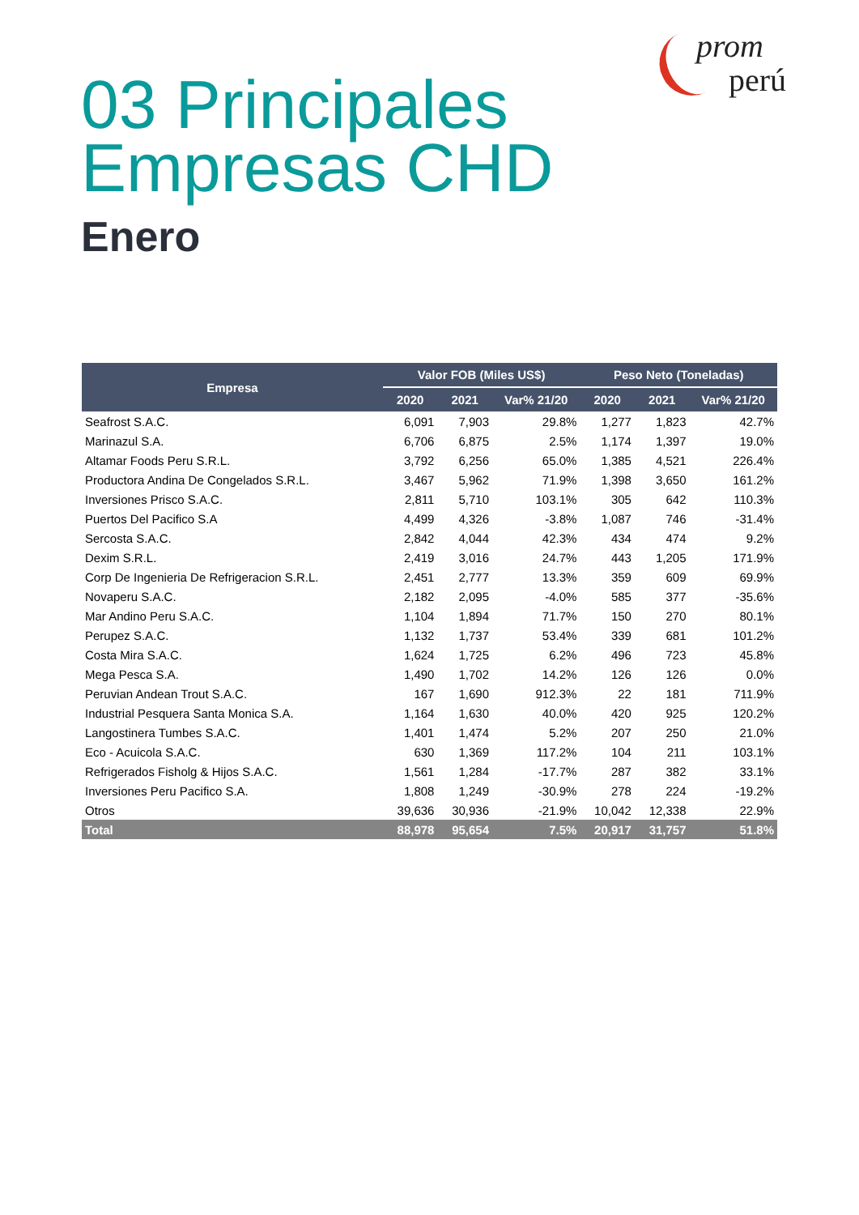prom
perú
03 Principales
Empresas CHD
Enero
| Empresa | Valor FOB (Miles US$) | | | Peso Neto (Toneladas) | | |
| --- | --- | --- | --- | --- | --- | --- |
| | 2020 | 2021 | Var% 21/20 | 2020 | 2021 | Var% 21/20 |
| Seafrost S.A.C. | 6,091 | 7,903 | 29.8% | 1,277 | 1,823 | 42.7% |
| Marinazul S.A. | 6,706 | 6,875 | 2.5% | 1,174 | 1,397 | 19.0% |
| Altamar Foods Peru S.R.L. | 3,792 | 6,256 | 65.0% | 1,385 | 4,521 | 226.4% |
| Productora Andina De Congelados S.R.L. | 3,467 | 5,962 | 71.9% | 1,398 | 3,650 | 161.2% |
| Inversiones Prisco S.A.C. | 2,811 | 5,710 | 103.1% | 305 | 642 | 110.3% |
| Puertos Del Pacifico S.A | 4,499 | 4,326 | -3.8% | 1,087 | 746 | -31.4% |
| Sercosta S.A.C. | 2,842 | 4,044 | 42.3% | 434 | 474 | 9.2% |
| Dexim S.R.L. | 2,419 | 3,016 | 24.7% | 443 | 1,205 | 171.9% |
| Corp De Ingenieria De Refrigeracion S.R.L. | 2,451 | 2,777 | 13.3% | 359 | 609 | 69.9% |
| Novaperu S.A.C. | 2,182 | 2,095 | -4.0% | 585 | 377 | -35.6% |
| Mar Andino Peru S.A.C. | 1,104 | 1,894 | 71.7% | 150 | 270 | 80.1% |
| Perupez S.A.C. | 1,132 | 1,737 | 53.4% | 339 | 681 | 101.2% |
| Costa Mira S.A.C. | 1,624 | 1,725 | 6.2% | 496 | 723 | 45.8% |
| Mega Pesca S.A. | 1,490 | 1,702 | 14.2% | 126 | 126 | 0.0% |
| Peruvian Andean Trout S.A.C. | 167 | 1,690 | 912.3% | 22 | 181 | 711.9% |
| Industrial Pesquera Santa Monica S.A. | 1,164 | 1,630 | 40.0% | 420 | 925 | 120.2% |
| Langostinera Tumbes S.A.C. | 1,401 | 1,474 | 5.2% | 207 | 250 | 21.0% |
| Eco - Acuicola S.A.C. | 630 | 1,369 | 117.2% | 104 | 211 | 103.1% |
| Refrigerados Fisholg & Hijos S.A.C. | 1,561 | 1,284 | -17.7% | 287 | 382 | 33.1% |
| Inversiones Peru Pacifico S.A. | 1,808 | 1,249 | -30.9% | 278 | 224 | -19.2% |
| Otros | 39,636 | 30,936 | -21.9% | 10,042 | 12,338 | 22.9% |
| Total | 88,978 | 95,654 | 7.5% | 20,917 | 31,757 | 51.8% |